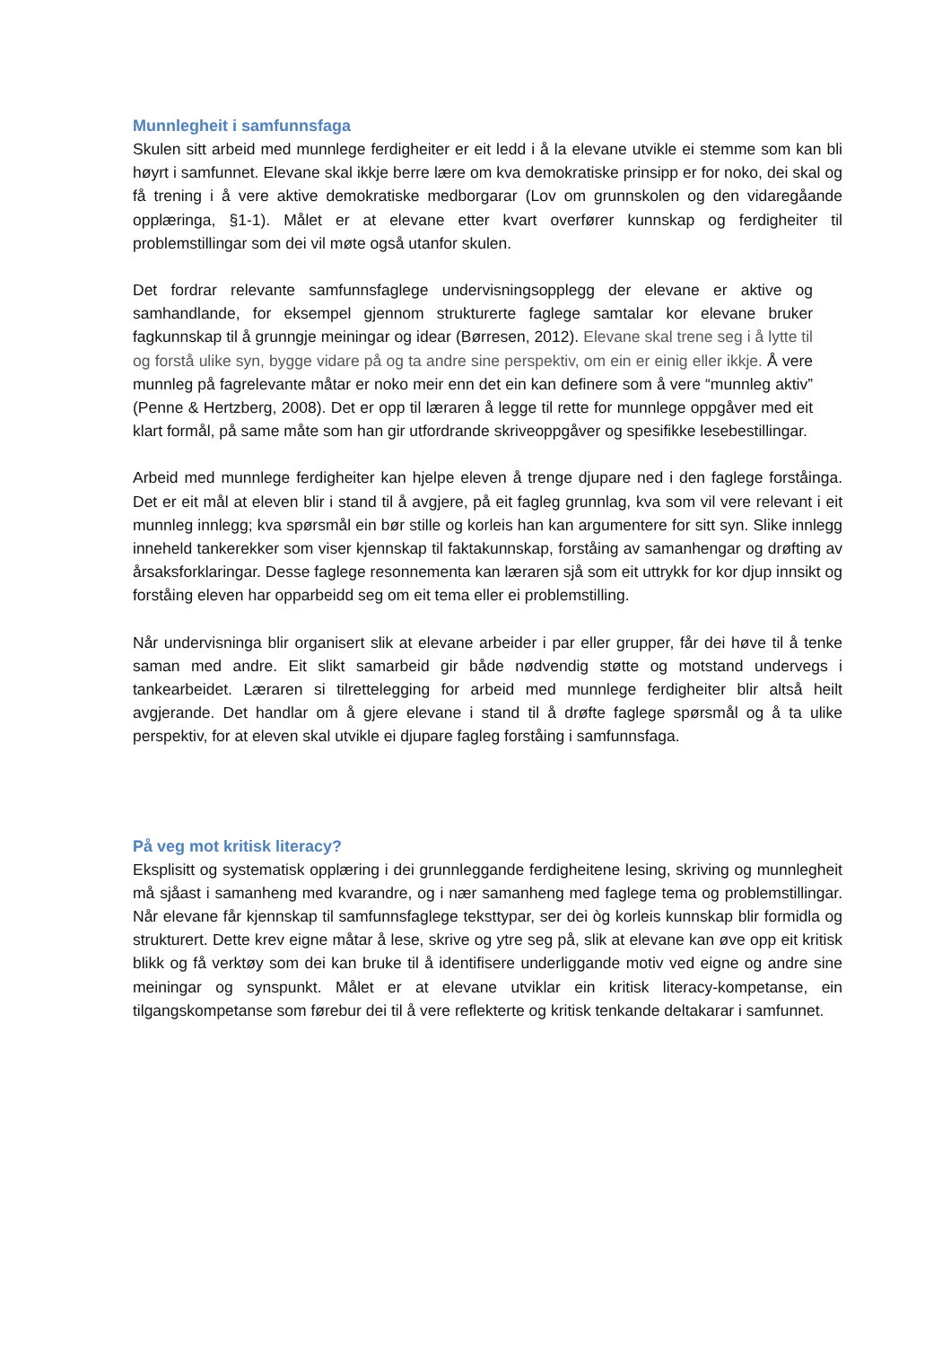Munnlegheit i samfunnsfaga
Skulen sitt arbeid med munnlege ferdigheiter er eit ledd i å la elevane utvikle ei stemme som kan bli høyrt i samfunnet. Elevane skal ikkje berre lære om kva demokratiske prinsipp er for noko, dei skal og få trening i å vere aktive demokratiske medborgarar (Lov om grunnskolen og den vidaregåande opplæringa, §1-1). Målet er at elevane etter kvart overfører kunnskap og ferdigheiter til problemstillingar som dei vil møte også utanfor skulen.
Det fordrar relevante samfunnsfaglege undervisningsopplegg der elevane er aktive og samhandlande, for eksempel gjennom strukturerte faglege samtalar kor elevane bruker fagkunnskap til å grunngje meiningar og idear (Børresen, 2012). Elevane skal trene seg i å lytte til og forstå ulike syn, bygge vidare på og ta andre sine perspektiv, om ein er einig eller ikkje. Å vere munnleg på fagrelevante måtar er noko meir enn det ein kan definere som å vere “munnleg aktiv” (Penne & Hertzberg, 2008). Det er opp til læraren å legge til rette for munnlege oppgåver med eit klart formål, på same måte som han gir utfordrande skriveoppgåver og spesifikke lesebestillingar.
Arbeid med munnlege ferdigheiter kan hjelpe eleven å trenge djupare ned i den faglege forståinga. Det er eit mål at eleven blir i stand til å avgjere, på eit fagleg grunnlag, kva som vil vere relevant i eit munnleg innlegg; kva spørsmål ein bør stille og korleis han kan argumentere for sitt syn. Slike innlegg inneheld tankerekker som viser kjennskap til faktakunnskap, forståing av samanhengar og drøfting av årsaksforklaringar. Desse faglege resonnementa kan læraren sjå som eit uttrykk for kor djup innsikt og forståing eleven har opparbeidd seg om eit tema eller ei problemstilling.
Når undervisninga blir organisert slik at elevane arbeider i par eller grupper, får dei høve til å tenke saman med andre. Eit slikt samarbeid gir både nødvendig støtte og motstand undervegs i tankearbeidet. Læraren si tilrettelegging for arbeid med munnlege ferdigheiter blir altså heilt avgjerande. Det handlar om å gjere elevane i stand til å drøfte faglege spørsmål og å ta ulike perspektiv, for at eleven skal utvikle ei djupare fagleg forståing i samfunnsfaga.
På veg mot kritisk literacy?
Eksplisitt og systematisk opplæring i dei grunnleggande ferdigheitene lesing, skriving og munnlegheit må sjåast i samanheng med kvarandre, og i nær samanheng med faglege tema og problemstillingar. Når elevane får kjennskap til samfunnsfaglege teksttypar, ser dei òg korleis kunnskap blir formidla og strukturert. Dette krev eigne måtar å lese, skrive og ytre seg på, slik at elevane kan øve opp eit kritisk blikk og få verktøy som dei kan bruke til å identifisere underliggande motiv ved eigne og andre sine meiningar og synspunkt. Målet er at elevane utviklar ein kritisk literacy-kompetanse, ein tilgangskompetanse som førebur dei til å vere reflekterte og kritisk tenkande deltakarar i samfunnet.